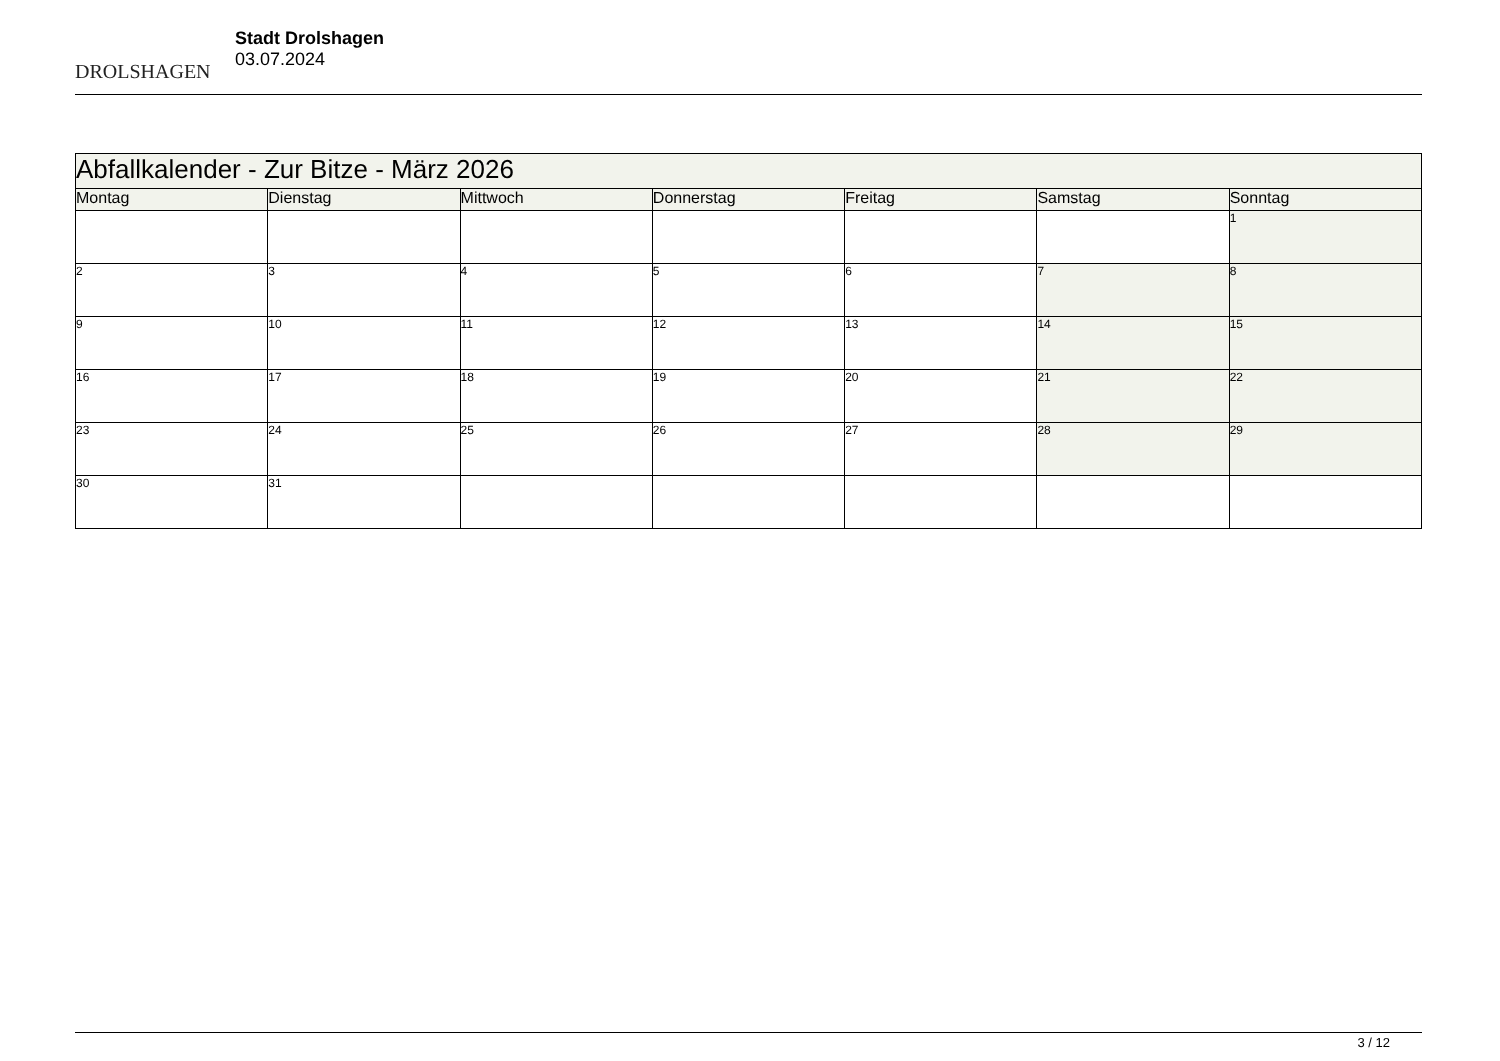DROLSHAGEN
Stadt Drolshagen
03.07.2024
| Abfallkalender - Zur Bitze - März 2026 | | | | | | |
| Montag | Dienstag | Mittwoch | Donnerstag | Freitag | Samstag | Sonntag |
| | | | | | | 1 |
| 2 | 3 | 4 | 5 | 6 | 7 | 8 |
| 9 | 10 | 11 | 12 | 13 | 14 | 15 |
| 16 | 17 | 18 | 19 | 20 | 21 | 22 |
| 23 | 24 | 25 | 26 | 27 | 28 | 29 |
| 30 | 31 | | | | | |
3 / 12